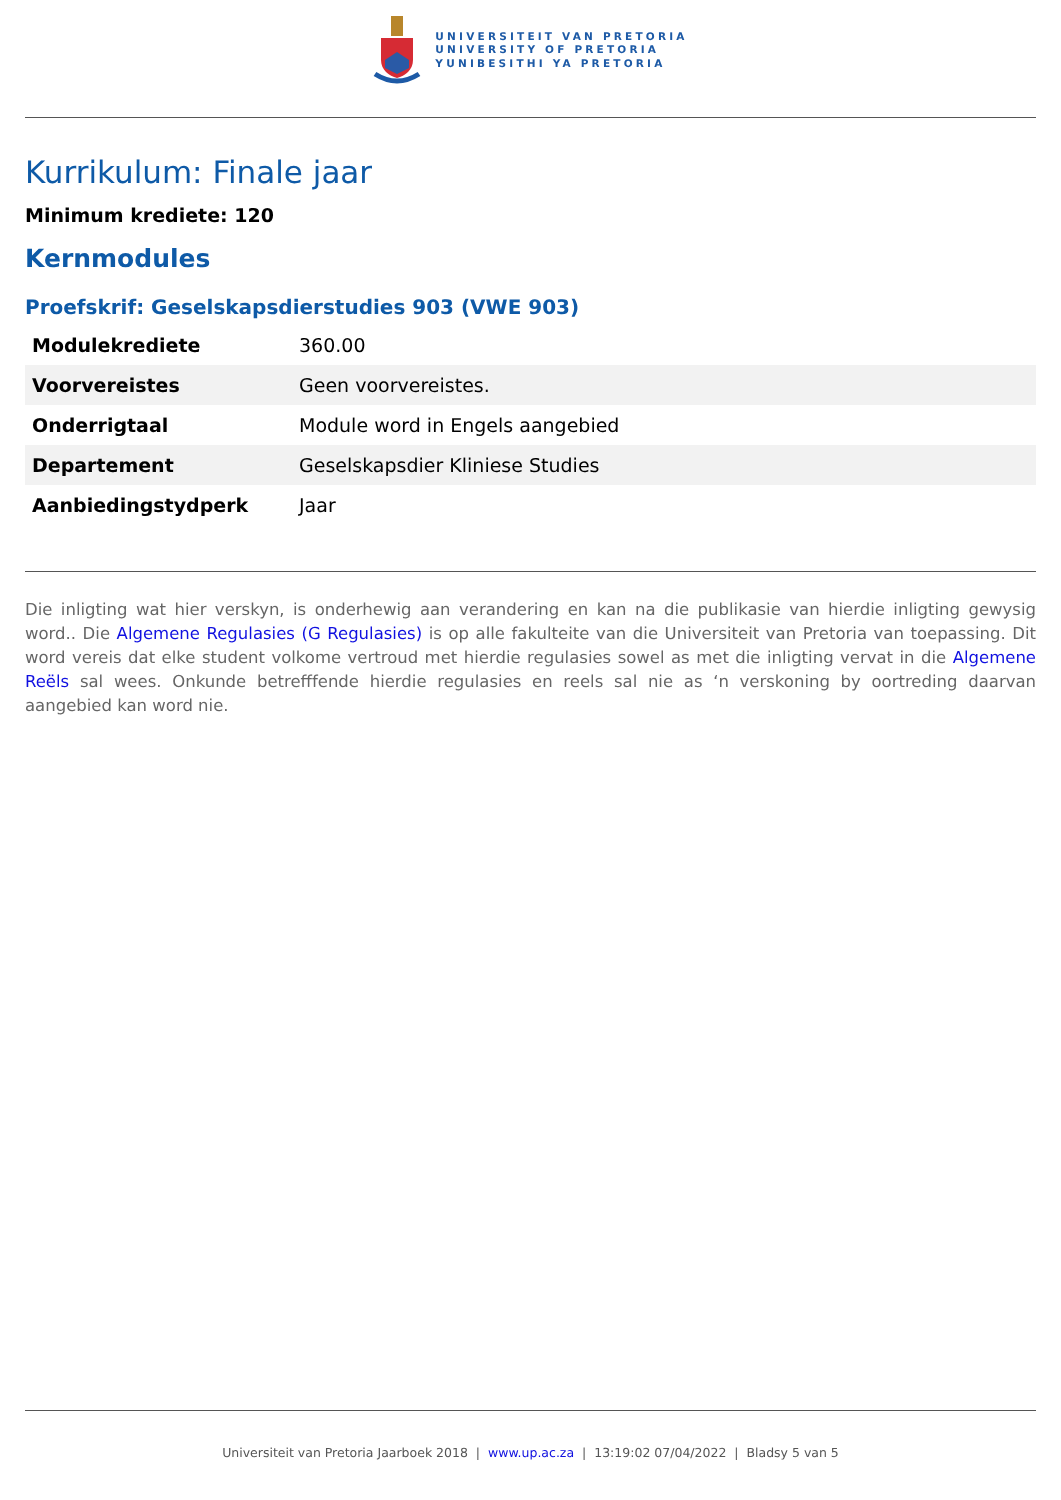UNIVERSITEIT VAN PRETORIA
UNIVERSITY OF PRETORIA
YUNIBESITHI YA PRETORIA
Kurrikulum: Finale jaar
Minimum krediete: 120
Kernmodules
Proefskrif: Geselskapsdierstudies 903 (VWE 903)
| Modulekrediete | 360.00 |
| Voorvereistes | Geen voorvereistes. |
| Onderrigtaal | Module word in Engels aangebied |
| Departement | Geselskapsdier Kliniese Studies |
| Aanbiedingstydperk | Jaar |
Die inligting wat hier verskyn, is onderhewig aan verandering en kan na die publikasie van hierdie inligting gewysig word.. Die Algemene Regulasies (G Regulasies) is op alle fakulteite van die Universiteit van Pretoria van toepassing. Dit word vereis dat elke student volkome vertroud met hierdie regulasies sowel as met die inligting vervat in die Algemene Reëls sal wees. Onkunde betrefffende hierdie regulasies en reels sal nie as ‘n verskoning by oortreding daarvan aangebied kan word nie.
Universiteit van Pretoria Jaarboek 2018 | www.up.ac.za | 13:19:02 07/04/2022 | Bladsy 5 van 5